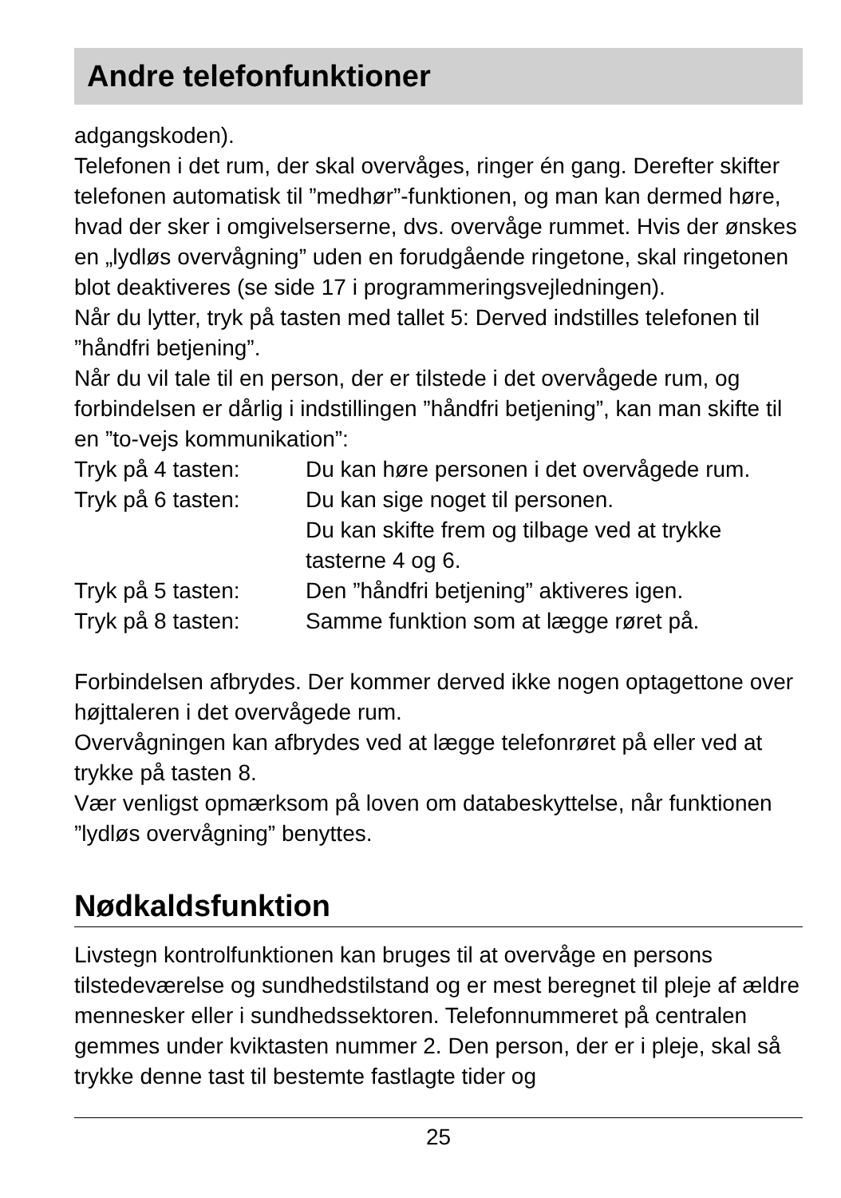Andre telefonfunktioner
adgangskoden).
Telefonen i det rum, der skal overvåges, ringer én gang. Derefter skifter telefonen automatisk til ”medhør”-funktionen, og man kan dermed høre, hvad der sker i omgivelserserne, dvs. overvåge rummet. Hvis der ønskes en „lydløs overvågning” uden en forudgående ringetone, skal ringetonen blot deaktiveres (se side 17 i programmeringsvejledningen).
Når du lytter, tryk på tasten med tallet 5: Derved indstilles telefonen til ”håndfri betjening”.
Når du vil tale til en person, der er tilstede i det overvågede rum, og forbindelsen er dårlig i indstillingen ”håndfri betjening”, kan man skifte til en ”to-vejs kommunikation”:
| Tryk på 4 tasten: | Du kan høre personen i det overvågede rum. |
| Tryk på 6 tasten: | Du kan sige noget til personen. Du kan skifte frem og tilbage ved at trykke tasterne 4 og 6. |
| Tryk på 5 tasten: | Den ”håndfri betjening” aktiveres igen. |
| Tryk på 8 tasten: | Samme funktion som at lægge røret på. |
Forbindelsen afbrydes. Der kommer derved ikke nogen optagettone over højttaleren i det overvågede rum.
Overvågningen kan afbrydes ved at lægge telefonrøret på eller ved at trykke på tasten 8.
Vær venligst opmærksom på loven om databeskyttelse, når funktionen ”lydløs overvågning” benyttes.
Nødkaldsfunktion
Livstegn kontrolfunktionen kan bruges til at overvåge en persons tilstedeværelse og sundhedstilstand og er mest beregnet til pleje af ældre mennesker eller i sundhedssektoren. Telefonnummeret på centralen gemmes under kviktasten nummer 2. Den person, der er i pleje, skal så trykke denne tast til bestemte fastlagte tider og
25